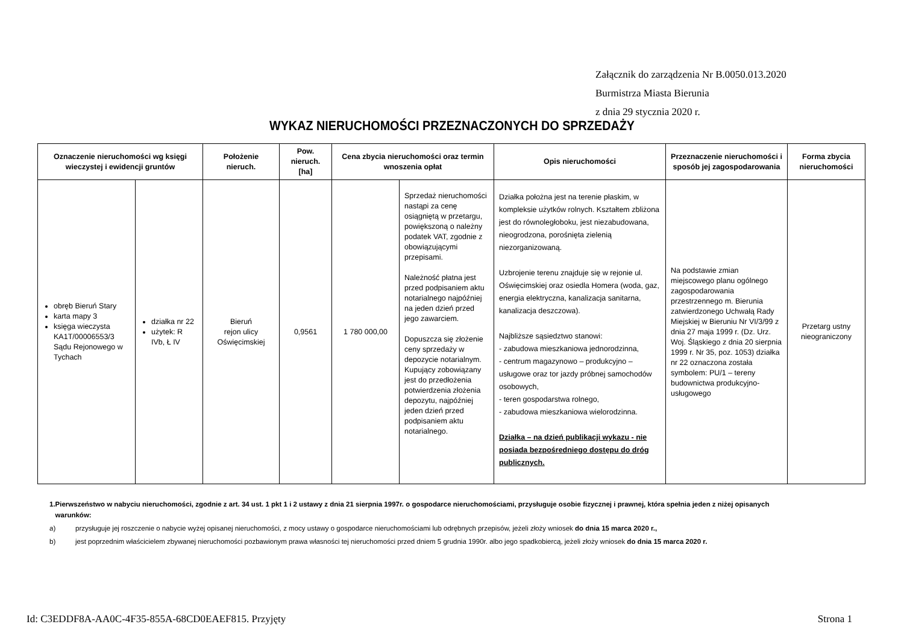Załącznik do zarządzenia Nr B.0050.013.2020
Burmistrza Miasta Bierunia
z dnia 29 stycznia 2020 r.
WYKAZ NIERUCHOMOŚCI PRZEZNACZONYCH DO SPRZEDAŻY
| Oznaczenie nieruchomości wg księgi wieczystej i ewidencji gruntów | | Położenie nieruch. | Pow. nieruch. [ha] | Cena zbycia nieruchomości oraz termin wnoszenia opłat | | Opis nieruchomości | Przeznaczenie nieruchomości i sposób jej zagospodarowania | Forma zbycia nieruchomości |
| --- | --- | --- | --- | --- | --- | --- | --- | --- |
| obręb Bieruń Stary karta mapy 3 księga wieczysta KA1T/00006553/3 Sądu Rejonowego w Tychach | działka nr 22 użytek: R IVb, Ł IV | Bieruń rejon ulicy Oświęcimskiej | 0,9561 | 1 780 000,00 | Sprzedaż nieruchomości nastąpi za cenę osiągniętą w przetargu, powiększoną o należny podatek VAT, zgodnie z obowiązującymi przepisami. Należność płatna jest przed podpisaniem aktu notarialnego najpóźniej na jeden dzień przed jego zawarciem. Dopuszcza się złożenie ceny sprzedaży w depozycie notarialnym. Kupujący zobowiązany jest do przedłożenia potwierdzenia złożenia depozytu, najpóźniej jeden dzień przed podpisaniem aktu notarialnego. | Działka położna jest na terenie płaskim, w kompleksie użytków rolnych. Kształtem zbliżona jest do równoległoboku, jest niezabudowana, nieogrodzona, porośnięta zielenią niezorganizowaną. Uzbrojenie terenu znajduje się w rejonie ul. Oświęcimskiej oraz osiedla Homera (woda, gaz, energia elektryczna, kanalizacja sanitarna, kanalizacja deszczowa). Najbliższe sąsiedztwo stanowi: - zabudowa mieszkaniowa jednorodzinna, - centrum magazynowo – produkcyjno – usługowe oraz tor jazdy próbnej samochodów osobowych, - teren gospodarstwa rolnego, - zabudowa mieszkaniowa wielorodzinna. Działka – na dzień publikacji wykazu - nie posiada bezpośredniego dostępu do dróg publicznych. | Na podstawie zmian miejscowego planu ogólnego zagospodarowania przestrzennego m. Bierunia zatwierdzonego Uchwałą Rady Miejskiej w Bieruniu Nr VI/3/99 z dnia 27 maja 1999 r. (Dz. Urz. Woj. Śląskiego z dnia 20 sierpnia 1999 r. Nr 35, poz. 1053) działka nr 22 oznaczona została symbolem: PU/1 – tereny budownictwa produkcyjno-usługowego | Przetarg ustny nieograniczony |
1. Pierwszeństwo w nabyciu nieruchomości, zgodnie z art. 34 ust. 1 pkt 1 i 2 ustawy z dnia 21 sierpnia 1997r. o gospodarce nieruchomościami, przysługuje osobie fizycznej i prawnej, która spełnia jeden z niżej opisanych warunków:
a) przysługuje jej roszczenie o nabycie wyżej opisanej nieruchomości, z mocy ustawy o gospodarce nieruchomościami lub odrębnych przepisów, jeżeli złoży wniosek do dnia 15 marca 2020 r.,
b) jest poprzednim właścicielem zbywanej nieruchomości pozbawionym prawa własności tej nieruchomości przed dniem 5 grudnia 1990r. albo jego spadkobiercą, jeżeli złoży wniosek do dnia 15 marca 2020 r.
Id: C3EDDF8A-AA0C-4F35-855A-68CD0EAEF815. Przyjęty Strona 1